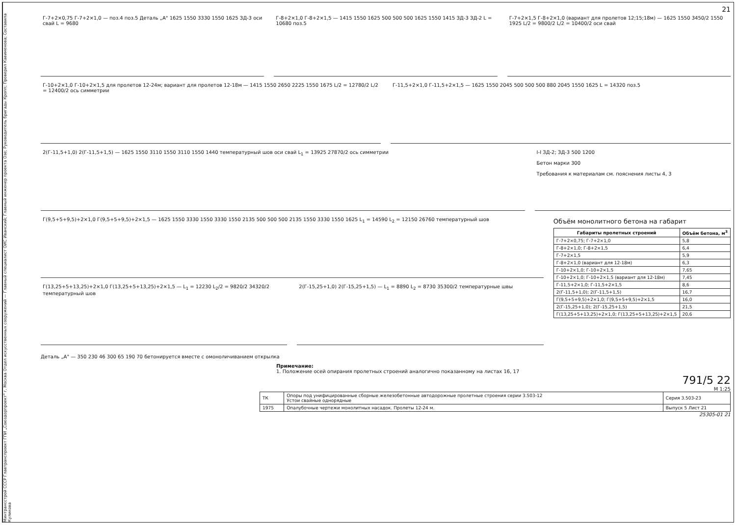Минтрансстрой СССР Главтранспроект ГПИ „Союздорпроект" г. Москва Отдел искусственных сооружений — Главный специалист ОИС Иванский; Главный инженер проекта Озе; Руководитель бригады Кропп; Проверил Кавименова; Составила Куликова
21
Г-7+2×0,75 Г-7+2×1,0 — поз.4 поз.5 Деталь „А" 1625 1550 3330 1550 1625 ЗД-3 оси свай L = 9680
Г-8+2×1,0 Г-8+2×1,5 — 1415 1550 1625 500 500 500 1625 1550 1415 ЗД-3 ЗД-2 L = 10680 поз.5
Г-7+2×1,5 Г-8+2×1,0 (вариант для пролетов 12;15;18м) — 1625 1550 3450/2 1550 1925 L/2 = 9800/2 L/2 = 10400/2 оси свай
Г-10+2×1,0 Г-10+2×1,5 для пролетов 12-24м; вариант для пролетов 12-18м — 1415 1550 2650 2225 1550 1675 L/2 = 12780/2 L/2 = 12400/2 ось симметрии
Г-11,5+2×1,0 Г-11,5+2×1,5 — 1625 1550 2045 500 500 500 880 2045 1550 1625 L = 14320 поз.5
2(Г-11,5+1,0) 2(Г-11,5+1,5) — 1625 1550 3110 1550 3110 1550 1440 температурный шов оси свай L<sub>1</sub> = 13925 27870/2 ось симметрии
I-I ЗД-2; ЗД-3 500 1200
Бетон марки 300
Требования к материалам см. пояснения листы 4, 3
Г(9,5+5+9,5)+2×1,0 Г(9,5+5+9,5)+2×1,5 — 1625 1550 3330 1550 3330 1550 2135 500 500 500 2135 1550 3330 1550 1625 L<sub>1</sub> = 14590 L<sub>2</sub> = 12150 26760 температурный шов
Г(13,25+5+13,25)+2×1,0 Г(13,25+5+13,25)+2×1,5 — L<sub>1</sub> = 12230 L<sub>2</sub>/2 = 9820/2 34320/2 температурный шов
2(Г-15,25+1,0) 2(Г-15,25+1,5) — L<sub>1</sub> = 8890 L<sub>2</sub> = 8730 35300/2 температурные швы
Объём монолитного бетона на габарит
| Габариты пролетных строений | Объём бетона, м<sup>3</sup> |
| --- | --- |
| Г-7+2×0,75; Г-7+2×1,0 | 5,8 |
| Г-8+2×1,0; Г-8+2×1,5 | 6,4 |
| Г-7+2×1,5 | 5,9 |
| Г-8+2×1,0 (вариант для 12-18м) | 6,3 |
| Г-10+2×1,0; Г-10+2×1,5 | 7,65 |
| Г-10+2×1,0; Г-10+2×1,5 (вариант для 12-18м) | 7,45 |
| Г-11,5+2×1,0; Г-11,5+2×1,5 | 8,6 |
| 2(Г-11,5+1,0); 2(Г-11,5+1,5) | 16,7 |
| Г(9,5+5+9,5)+2×1,0; Г(9,5+5+9,5)+2×1,5 | 16,0 |
| 2(Г-15,25+1,0); 2(Г-15,25+1,5) | 21,5 |
| Г(13,25+5+13,25)+2×1,0; Г(13,25+5+13,25)+2×1,5 | 20,6 |
Деталь „А" — 350 230 46 300 65 190 70 бетонируется вместе с омоноличиванием открылка
Примечание:
1. Положение осей опирания пролетных строений аналогично показанному на листах 16, 17
791/5 22
М 1:25
| ТК | Опоры под унифицированные сборные железобетонные автодорожные пролетные строения серии 3.503-12 Устои свайные однорядные | Серия 3.503-23 |
| 1975 | Опалубочные чертежи монолитных насадок. Пролеты 12-24 м. | Выпуск 5 Лист 21 |
25305-01 21